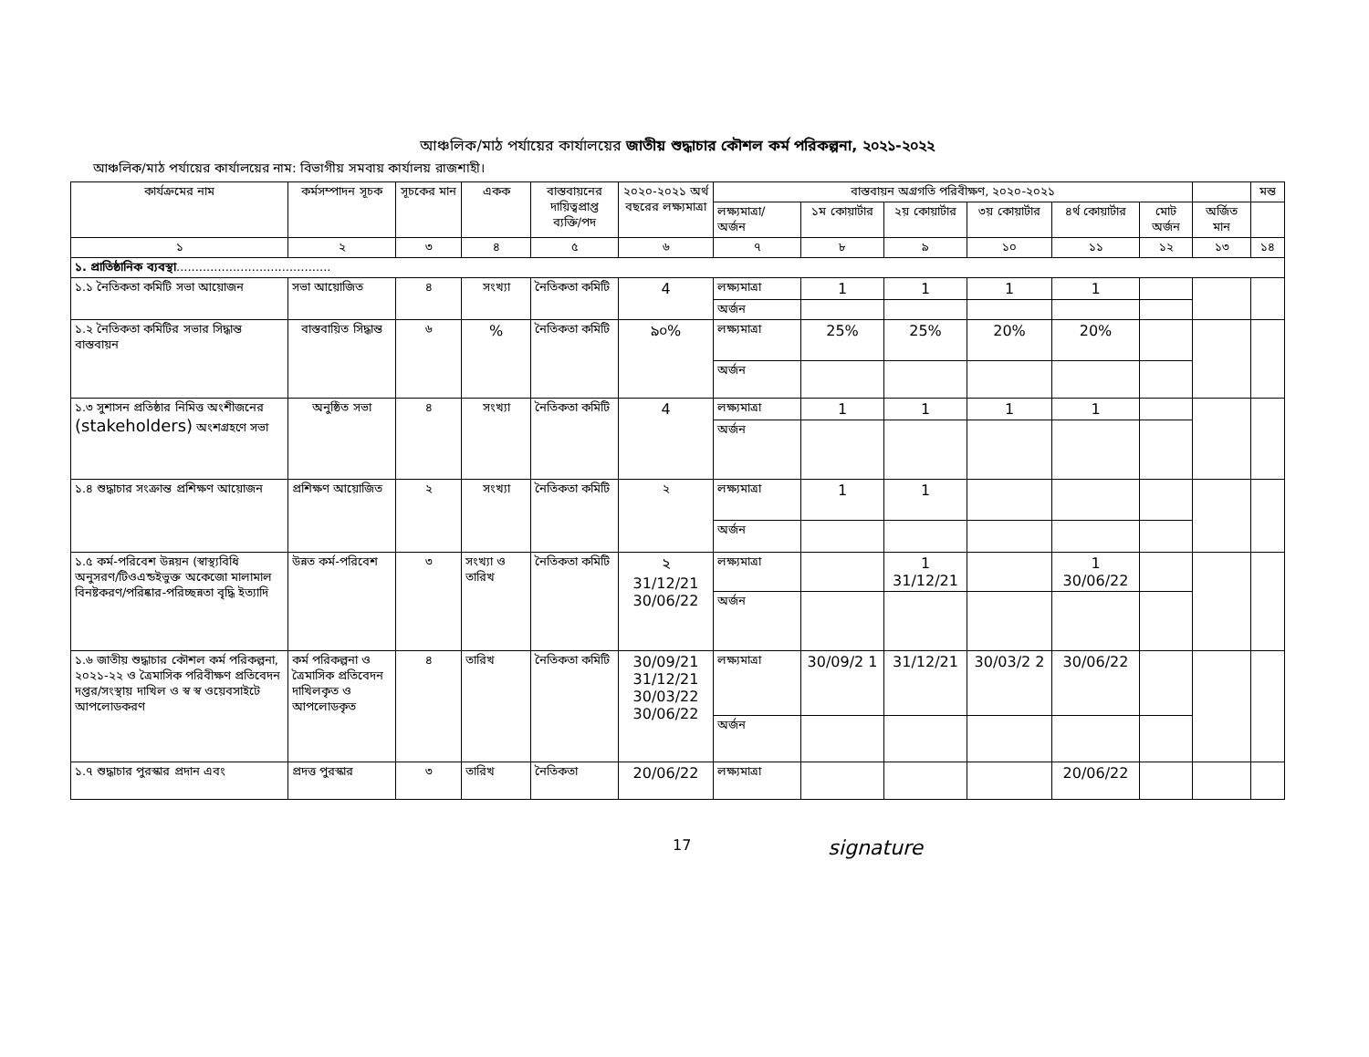আঞ্চলিক/মাঠ পর্যায়ের কার্যালয়ের জাতীয় শুদ্ধাচার কৌশল কর্ম পরিকল্পনা, ২০২১-২০২২
আঞ্চলিক/মাঠ পর্যায়ের কার্যালয়ের নাম: বিভাগীয় সমবায় কার্যালয় রাজশাহী।
| কার্যক্রমের নাম | কর্মসম্পাদন সূচক | সূচকের মান | একক | বাস্তবায়নের দায়িত্বপ্রাপ্ত ব্যক্তি/পদ | ২০২০-২০২১ অর্থ বছরের লক্ষ্যমাত্রা | বাস্তবায়ন অগ্রগতি পরিবীক্ষণ, ২০২০-২০২১ | | | | | | | মন্ত |
| --- | --- | --- | --- | --- | --- | --- | --- | --- | --- | --- | --- | --- | --- |
| | | | | | | লক্ষ্যমাত্রা/ অর্জন | ১ম কোয়ার্টার | ২য় কোয়ার্টার | ৩য় কোয়ার্টার | ৪র্থ কোয়ার্টার | মোট অর্জন | অর্জিত মান | |
| ১ | ২ | ৩ | ৪ | ৫ | ৬ | ৭ | ৮ | ৯ | ১০ | ১১ | ১২ | ১৩ | ১৪ |
| ১. প্রাতিষ্ঠানিক ব্যবস্থা ......................................... | | | | | | | | | | | | | |
| ১.১ নৈতিকতা কমিটি সভা আয়োজন | সভা আয়োজিত | ৪ | সংখ্যা | নৈতিকতা কমিটি | 4 | লক্ষ্যমাত্রা | 1 | 1 | 1 | 1 | | | |
| | | | | | | অর্জন | | | | | | | |
| ১.২ নৈতিকতা কমিটির সভার সিদ্ধান্ত বাস্তবায়ন | বাস্তবায়িত সিদ্ধান্ত | ৬ | % | নৈতিকতা কমিটি | ৯০% | লক্ষ্যমাত্রা | 25% | 25% | 20% | 20% | | | |
| | | | | | | অর্জন | | | | | | | |
| ১.৩ সুশাসন প্রতিষ্ঠার নিমিত্ত অংশীজনের (stakeholders) অংশগ্রহণে সভা | অনুষ্ঠিত সভা | ৪ | সংখ্যা | নৈতিকতা কমিটি | 4 | লক্ষ্যমাত্রা | 1 | 1 | 1 | 1 | | | |
| | | | | | | অর্জন | | | | | | | |
| ১.৪ শুদ্ধাচার সংক্রান্ত প্রশিক্ষণ আয়োজন | প্রশিক্ষণ আয়োজিত | ২ | সংখ্যা | নৈতিকতা কমিটি | ২ | লক্ষ্যমাত্রা | 1 | 1 | | | | | |
| | | | | | | অর্জন | | | | | | | |
| ১.৫ কর্ম-পরিবেশ উন্নয়ন (স্বাস্থ্যবিধি অনুসরণ/টিওএন্ডইভুক্ত অকেজো মালামাল বিনষ্টকরণ/পরিষ্কার-পরিচ্ছন্নতা বৃদ্ধি ইত্যাদি | উন্নত কর্ম-পরিবেশ | ৩ | সংখ্যা ও তারিখ | নৈতিকতা কমিটি | ২ 31/12/21 30/06/22 | লক্ষ্যমাত্রা | | 1 31/12/21 | | 1 30/06/22 | | | |
| | | | | | | অর্জন | | | | | | | |
| ১.৬ জাতীয় শুদ্ধাচার কৌশল কর্ম পরিকল্পনা, ২০২১-২২ ও ত্রৈমাসিক পরিবীক্ষণ প্রতিবেদন দপ্তর/সংস্থায় দাখিল ও স্ব স্ব ওয়েবসাইটে আপলোডকরণ | কর্ম পরিকল্পনা ও ত্রৈমাসিক প্রতিবেদন দাখিলকৃত ও আপলোডকৃত | ৪ | তারিখ | নৈতিকতা কমিটি | 30/09/21 31/12/21 30/03/22 30/06/22 | লক্ষ্যমাত্রা | 30/09/2 1 | 31/12/21 | 30/03/2 2 | 30/06/22 | | | |
| | | | | | | অর্জন | | | | | | | |
| ১.৭ শুদ্ধাচার পুরস্কার প্রদান এবং | প্রদত্ত পুরস্কার | ৩ | তারিখ | নৈতিকতা | 20/06/22 | লক্ষ্যমাত্রা | | | | 20/06/22 | | | |
17 signature